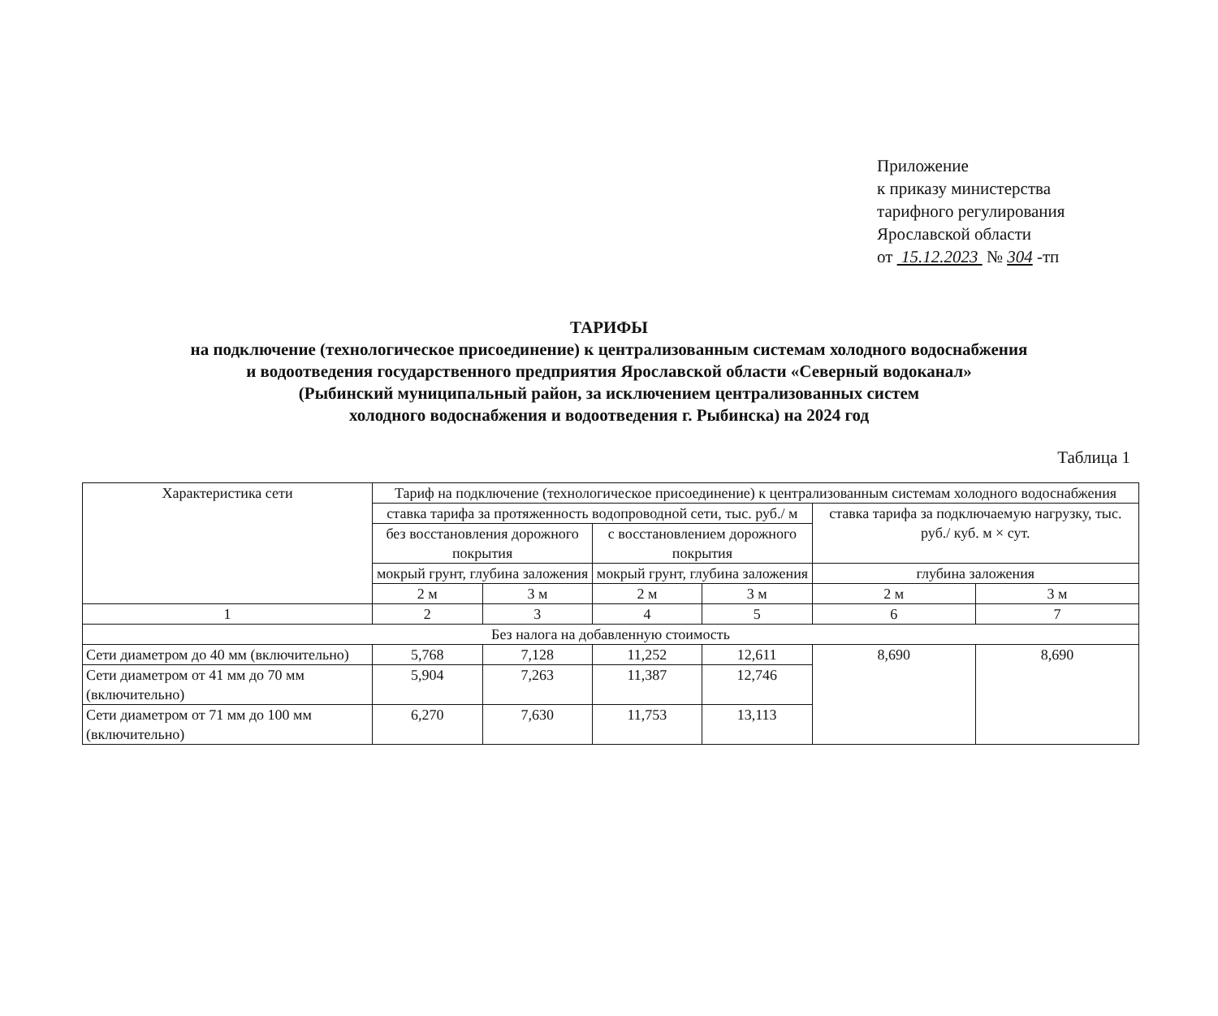Приложение
к приказу министерства
тарифного регулирования
Ярославской области
от 15.12.2023 № 304 -тп
ТАРИФЫ
на подключение (технологическое присоединение) к централизованным системам холодного водоснабжения
и водоотведения государственного предприятия Ярославской области «Северный водоканал»
(Рыбинский муниципальный район, за исключением централизованных систем
холодного водоснабжения и водоотведения г. Рыбинска) на 2024 год
Таблица 1
| Характеристика сети | Тариф на подключение (технологическое присоединение) к централизованным системам холодного водоснабжения | | | | | |
| --- | --- | --- | --- | --- | --- | --- |
| | ставка тарифа за протяженность водопроводной сети, тыс. руб./ м | | | | ставка тарифа за подключаемую нагрузку, тыс. руб./ куб. м × сут. | |
| | без восстановления дорожного покрытия | | с восстановлением дорожного покрытия | | | |
| | мокрый грунт, глубина заложения | | мокрый грунт, глубина заложения | | глубина заложения | |
| | 2 м | 3 м | 2 м | 3 м | 2 м | 3 м |
| 1 | 2 | 3 | 4 | 5 | 6 | 7 |
| Без налога на добавленную стоимость | | | | | | |
| Сети диаметром до 40 мм (включительно) | 5,768 | 7,128 | 11,252 | 12,611 | 8,690 | 8,690 |
| Сети диаметром от 41 мм до 70 мм (включительно) | 5,904 | 7,263 | 11,387 | 12,746 | | |
| Сети диаметром от 71 мм до 100 мм (включительно) | 6,270 | 7,630 | 11,753 | 13,113 | | |